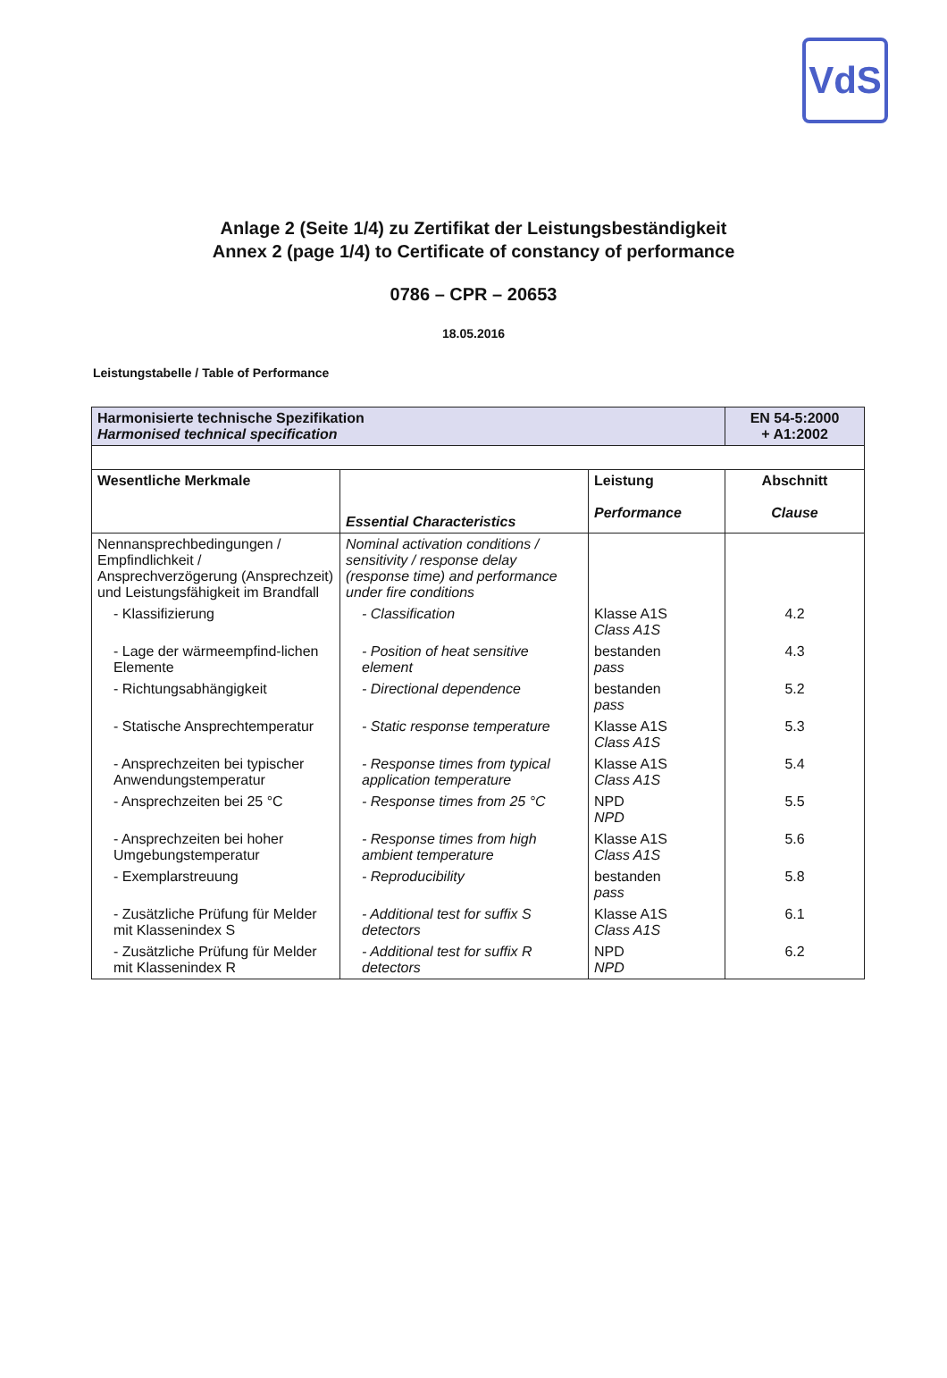VdS
Anlage 2 (Seite 1/4) zu Zertifikat der Leistungsbeständigkeit
Annex 2 (page 1/4) to Certificate of constancy of performance
0786 – CPR – 20653
18.05.2016
Leistungstabelle / Table of Performance
| Harmonisierte technische Spezifikation Harmonised technical specification | | | EN 54-5:2000 + A1:2002 |
| Wesentliche Merkmale | Essential Characteristics | Leistung Performance | Abschnitt Clause |
| Nennansprechbedingungen / Empfindlichkeit / Ansprechverzögerung (Ansprechzeit) und Leistungsfähigkeit im Brandfall | Nominal activation conditions / sensitivity / response delay (response time) and performance under fire conditions | | |
| - Klassifizierung | - Classification | Klasse A1S Class A1S | 4.2 |
| - Lage der wärmeempfind-lichen Elemente | - Position of heat sensitive element | bestanden pass | 4.3 |
| - Richtungsabhängigkeit | - Directional dependence | bestanden pass | 5.2 |
| - Statische Ansprechtemperatur | - Static response temperature | Klasse A1S Class A1S | 5.3 |
| - Ansprechzeiten bei typischer Anwendungstemperatur | - Response times from typical application temperature | Klasse A1S Class A1S | 5.4 |
| - Ansprechzeiten bei 25 °C | - Response times from 25 °C | NPD NPD | 5.5 |
| - Ansprechzeiten bei hoher Umgebungstemperatur | - Response times from high ambient temperature | Klasse A1S Class A1S | 5.6 |
| - Exemplarstreuung | - Reproducibility | bestanden pass | 5.8 |
| - Zusätzliche Prüfung für Melder mit Klassenindex S | - Additional test for suffix S detectors | Klasse A1S Class A1S | 6.1 |
| - Zusätzliche Prüfung für Melder mit Klassenindex R | - Additional test for suffix R detectors | NPD NPD | 6.2 |